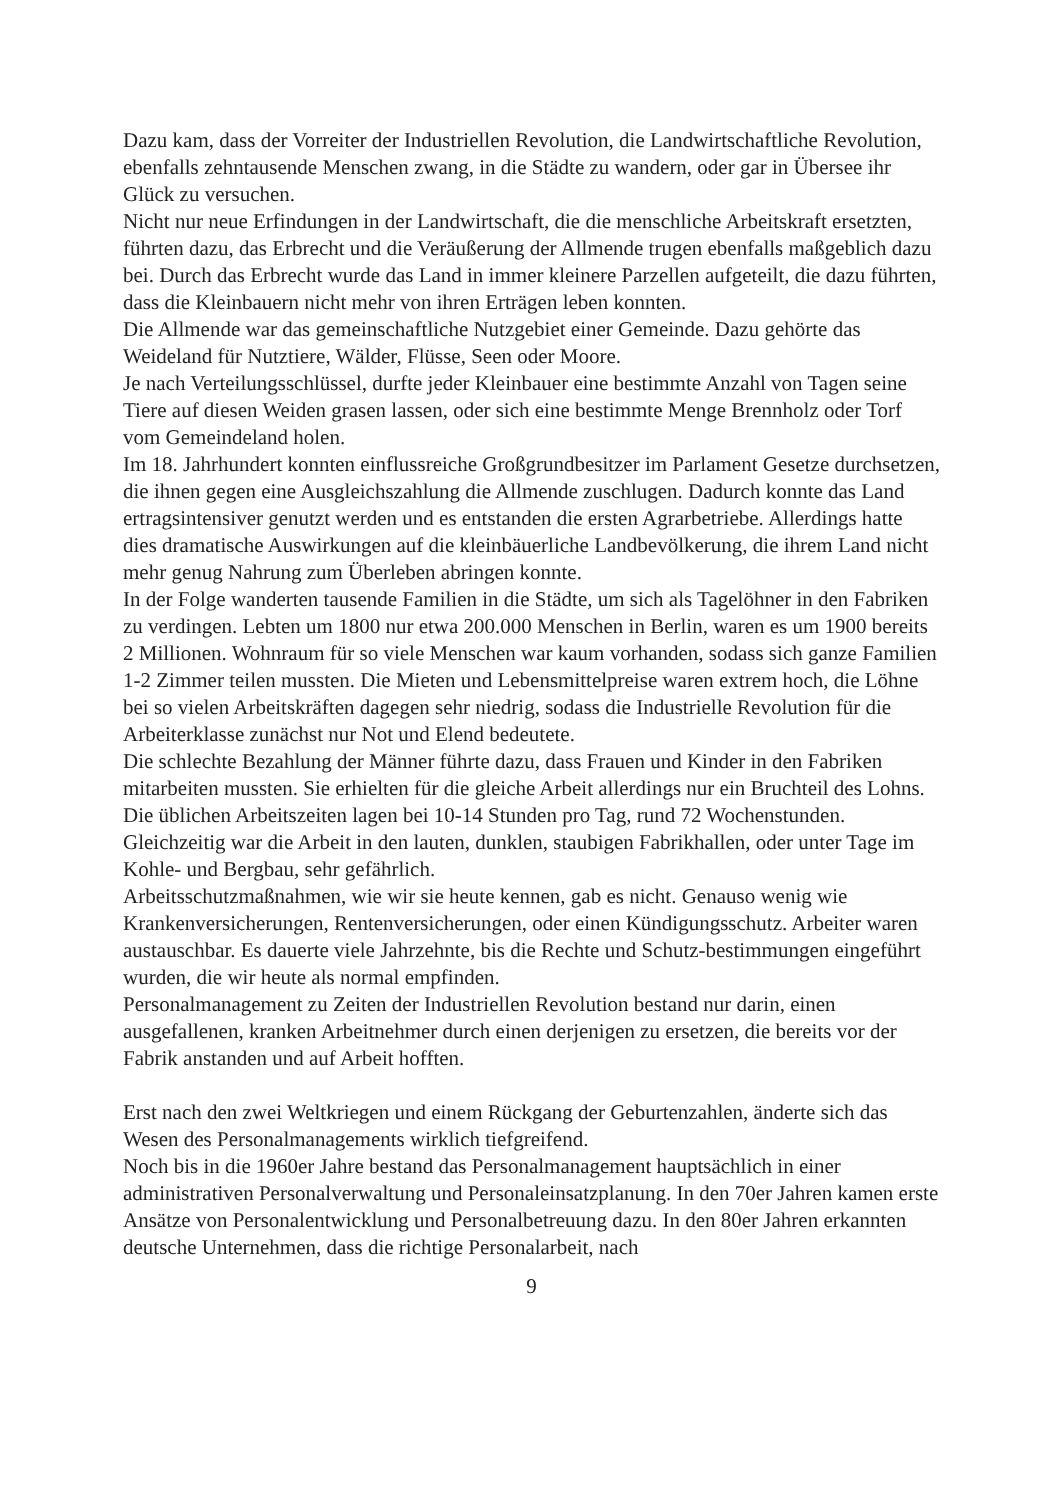Dazu kam, dass der Vorreiter der Industriellen Revolution, die Landwirtschaftliche Revolution, ebenfalls zehntausende Menschen zwang, in die Städte zu wandern, oder gar in Übersee ihr Glück zu versuchen.
Nicht nur neue Erfindungen in der Landwirtschaft, die die menschliche Arbeitskraft ersetzten, führten dazu, das Erbrecht und die Veräußerung der Allmende trugen ebenfalls maßgeblich dazu bei. Durch das Erbrecht wurde das Land in immer kleinere Parzellen aufgeteilt, die dazu führten, dass die Kleinbauern nicht mehr von ihren Erträgen leben konnten.
Die Allmende war das gemeinschaftliche Nutzgebiet einer Gemeinde. Dazu gehörte das Weideland für Nutztiere, Wälder, Flüsse, Seen oder Moore.
Je nach Verteilungsschlüssel, durfte jeder Kleinbauer eine bestimmte Anzahl von Tagen seine Tiere auf diesen Weiden grasen lassen, oder sich eine bestimmte Menge Brennholz oder Torf vom Gemeindeland holen.
Im 18. Jahrhundert konnten einflussreiche Großgrundbesitzer im Parlament Gesetze durchsetzen, die ihnen gegen eine Ausgleichszahlung die Allmende zuschlugen. Dadurch konnte das Land ertragsintensiver genutzt werden und es entstanden die ersten Agrarbetriebe. Allerdings hatte dies dramatische Auswirkungen auf die kleinbäuerliche Landbevölkerung, die ihrem Land nicht mehr genug Nahrung zum Überleben abringen konnte.
In der Folge wanderten tausende Familien in die Städte, um sich als Tagelöhner in den Fabriken zu verdingen. Lebten um 1800 nur etwa 200.000 Menschen in Berlin, waren es um 1900 bereits 2 Millionen. Wohnraum für so viele Menschen war kaum vorhanden, sodass sich ganze Familien 1-2 Zimmer teilen mussten. Die Mieten und Lebensmittelpreise waren extrem hoch, die Löhne bei so vielen Arbeitskräften dagegen sehr niedrig, sodass die Industrielle Revolution für die Arbeiterklasse zunächst nur Not und Elend bedeutete.
Die schlechte Bezahlung der Männer führte dazu, dass Frauen und Kinder in den Fabriken mitarbeiten mussten. Sie erhielten für die gleiche Arbeit allerdings nur ein Bruchteil des Lohns. Die üblichen Arbeitszeiten lagen bei 10-14 Stunden pro Tag, rund 72 Wochenstunden. Gleichzeitig war die Arbeit in den lauten, dunklen, staubigen Fabrikhallen, oder unter Tage im Kohle- und Bergbau, sehr gefährlich.
Arbeitsschutzmaßnahmen, wie wir sie heute kennen, gab es nicht. Genauso wenig wie Krankenversicherungen, Rentenversicherungen, oder einen Kündigungsschutz. Arbeiter waren austauschbar. Es dauerte viele Jahrzehnte, bis die Rechte und Schutz-bestimmungen eingeführt wurden, die wir heute als normal empfinden.
Personalmanagement zu Zeiten der Industriellen Revolution bestand nur darin, einen ausgefallenen, kranken Arbeitnehmer durch einen derjenigen zu ersetzen, die bereits vor der Fabrik anstanden und auf Arbeit hofften.
Erst nach den zwei Weltkriegen und einem Rückgang der Geburtenzahlen, änderte sich das Wesen des Personalmanagements wirklich tiefgreifend.
Noch bis in die 1960er Jahre bestand das Personalmanagement hauptsächlich in einer administrativen Personalverwaltung und Personaleinsatzplanung. In den 70er Jahren kamen erste Ansätze von Personalentwicklung und Personalbetreuung dazu. In den 80er Jahren erkannten deutsche Unternehmen, dass die richtige Personalarbeit, nach
9